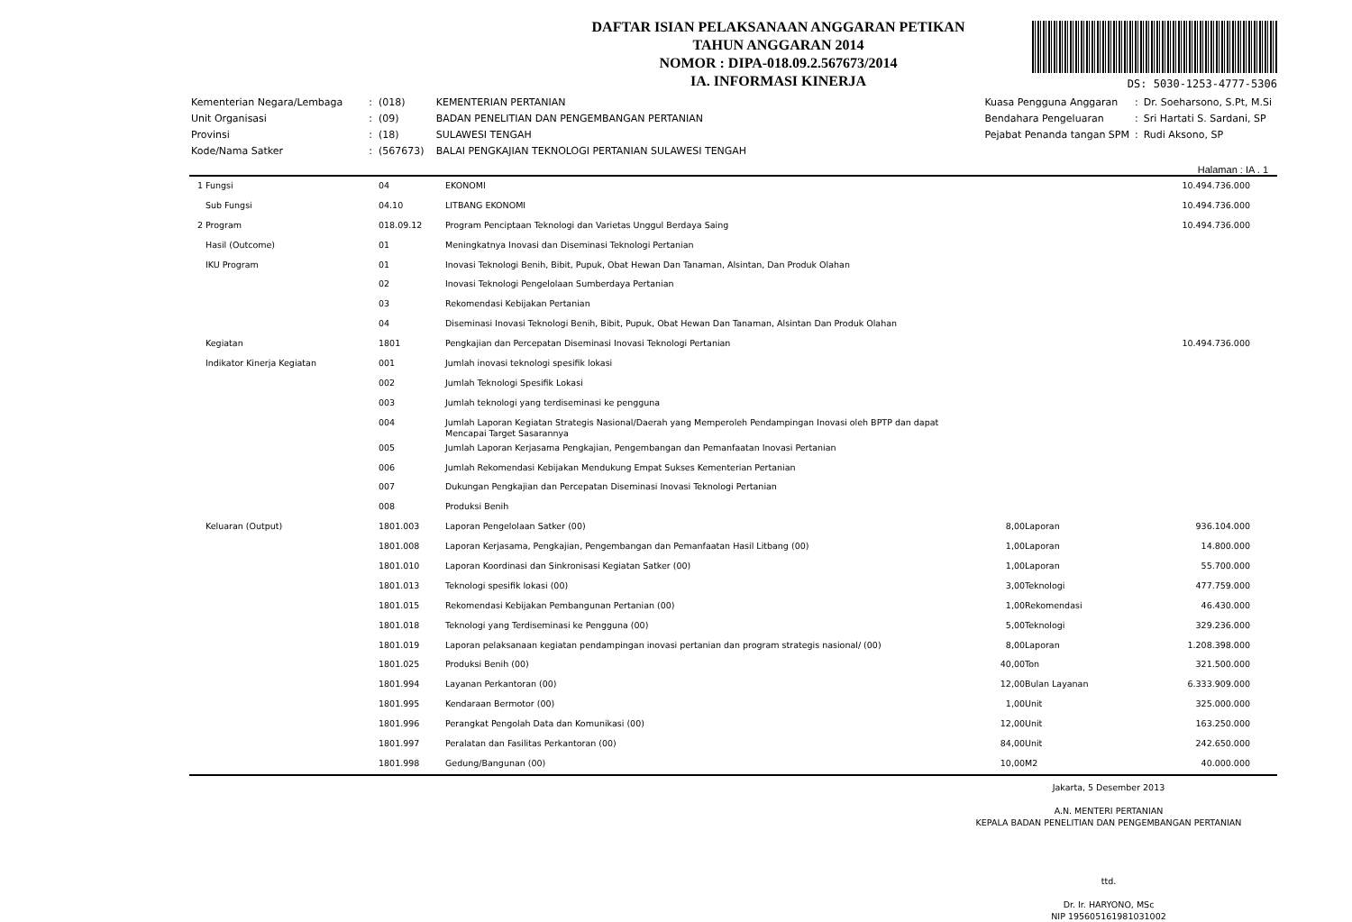DS: 5030-1253-4777-5306
DAFTAR ISIAN PELAKSANAAN ANGGARAN PETIKAN
TAHUN ANGGARAN 2014
NOMOR : DIPA-018.09.2.567673/2014
IA. INFORMASI KINERJA
| Kementerian Negara/Lembaga | : | (018) | KEMENTERIAN PERTANIAN |
| Unit Organisasi | : | (09) | BADAN PENELITIAN DAN PENGEMBANGAN PERTANIAN |
| Provinsi | : | (18) | SULAWESI TENGAH |
| Kode/Nama Satker | : | (567673) | BALAI PENGKAJIAN TEKNOLOGI PERTANIAN SULAWESI TENGAH |
| Kuasa Pengguna Anggaran | : | Dr. Soeharsono, S.Pt, M.Si |
| Bendahara Pengeluaran | : | Sri Hartati S. Sardani, SP |
| Pejabat Penanda tangan SPM | : | Rudi Aksono, SP |
Halaman : IA . 1
| 1 | Fungsi | 04 | EKONOMI | | | 10.494.736.000 | |
| | Sub Fungsi | 04.10 | LITBANG EKONOMI | | | 10.494.736.000 | |
| 2 | Program | 018.09.12 | Program Penciptaan Teknologi dan Varietas Unggul Berdaya Saing | | | 10.494.736.000 | |
| | Hasil (Outcome) | 01 | Meningkatnya Inovasi dan Diseminasi Teknologi Pertanian | | | | |
| | IKU Program | 01 | Inovasi Teknologi Benih, Bibit, Pupuk, Obat Hewan Dan Tanaman, Alsintan, Dan Produk Olahan | | | | |
| | | 02 | Inovasi Teknologi Pengelolaan Sumberdaya Pertanian | | | | |
| | | 03 | Rekomendasi Kebijakan Pertanian | | | | |
| | | 04 | Diseminasi Inovasi Teknologi Benih, Bibit, Pupuk, Obat Hewan Dan Tanaman, Alsintan Dan Produk Olahan | | | | |
| | Kegiatan | 1801 | Pengkajian dan Percepatan Diseminasi Inovasi Teknologi Pertanian | | | 10.494.736.000 | |
| | Indikator Kinerja Kegiatan | 001 | Jumlah inovasi teknologi spesifik lokasi | | | | |
| | | 002 | Jumlah Teknologi Spesifik Lokasi | | | | |
| | | 003 | Jumlah teknologi yang terdiseminasi ke pengguna | | | | |
| | | 004 | Jumlah Laporan Kegiatan Strategis Nasional/Daerah yang Memperoleh Pendampingan Inovasi oleh BPTP dan dapat Mencapai Target Sasarannya | | | | |
| | | 005 | Jumlah Laporan Kerjasama Pengkajian, Pengembangan dan Pemanfaatan Inovasi Pertanian | | | | |
| | | 006 | Jumlah Rekomendasi Kebijakan Mendukung Empat Sukses Kementerian Pertanian | | | | |
| | | 007 | Dukungan Pengkajian dan Percepatan Diseminasi Inovasi Teknologi Pertanian | | | | |
| | | 008 | Produksi Benih | | | | |
| | Keluaran (Output) | 1801.003 | Laporan Pengelolaan Satker (00) | 8,00 | Laporan | 936.104.000 | |
| | | 1801.008 | Laporan Kerjasama, Pengkajian, Pengembangan dan Pemanfaatan Hasil Litbang (00) | 1,00 | Laporan | 14.800.000 | |
| | | 1801.010 | Laporan Koordinasi dan Sinkronisasi Kegiatan Satker (00) | 1,00 | Laporan | 55.700.000 | |
| | | 1801.013 | Teknologi spesifik lokasi (00) | 3,00 | Teknologi | 477.759.000 | |
| | | 1801.015 | Rekomendasi Kebijakan Pembangunan Pertanian (00) | 1,00 | Rekomendasi | 46.430.000 | |
| | | 1801.018 | Teknologi yang Terdiseminasi ke Pengguna (00) | 5,00 | Teknologi | 329.236.000 | |
| | | 1801.019 | Laporan pelaksanaan kegiatan pendampingan inovasi pertanian dan program strategis nasional/ (00) | 8,00 | Laporan | 1.208.398.000 | |
| | | 1801.025 | Produksi Benih (00) | 40,00 | Ton | 321.500.000 | |
| | | 1801.994 | Layanan Perkantoran (00) | 12,00 | Bulan Layanan | 6.333.909.000 | |
| | | 1801.995 | Kendaraan Bermotor (00) | 1,00 | Unit | 325.000.000 | |
| | | 1801.996 | Perangkat Pengolah Data dan Komunikasi (00) | 12,00 | Unit | 163.250.000 | |
| | | 1801.997 | Peralatan dan Fasilitas Perkantoran (00) | 84,00 | Unit | 242.650.000 | |
| | | 1801.998 | Gedung/Bangunan (00) | 10,00 | M2 | 40.000.000 | |
Jakarta, 5 Desember 2013
A.N. MENTERI PERTANIAN
KEPALA BADAN PENELITIAN DAN PENGEMBANGAN PERTANIAN
ttd.
Dr. Ir. HARYONO, MSc
NIP 195605161981031002